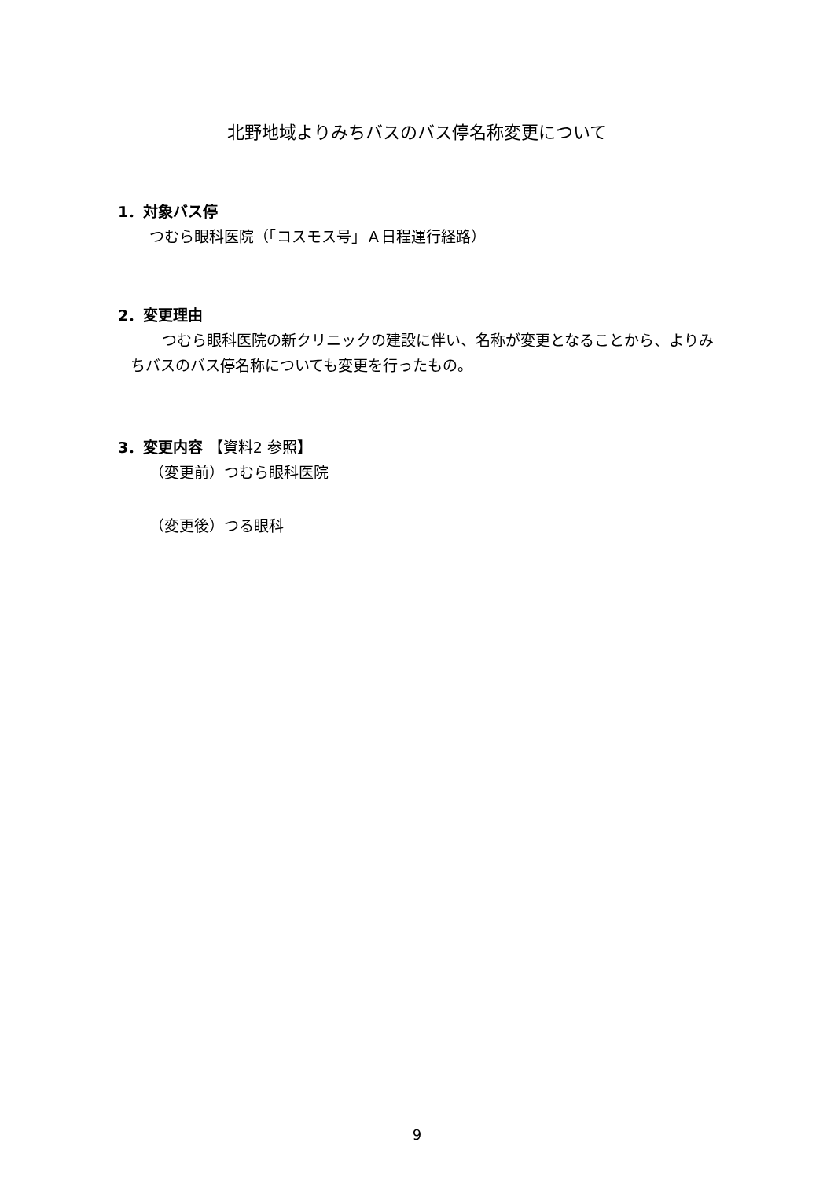北野地域よりみちバスのバス停名称変更について
1．対象バス停
つむら眼科医院（「コスモス号」Ａ日程運行経路）
2．変更理由
つむら眼科医院の新クリニックの建設に伴い、名称が変更となることから、よりみちバスのバス停名称についても変更を行ったもの。
3．変更内容 【資料2 参照】
（変更前）つむら眼科医院
（変更後）つる眼科
9